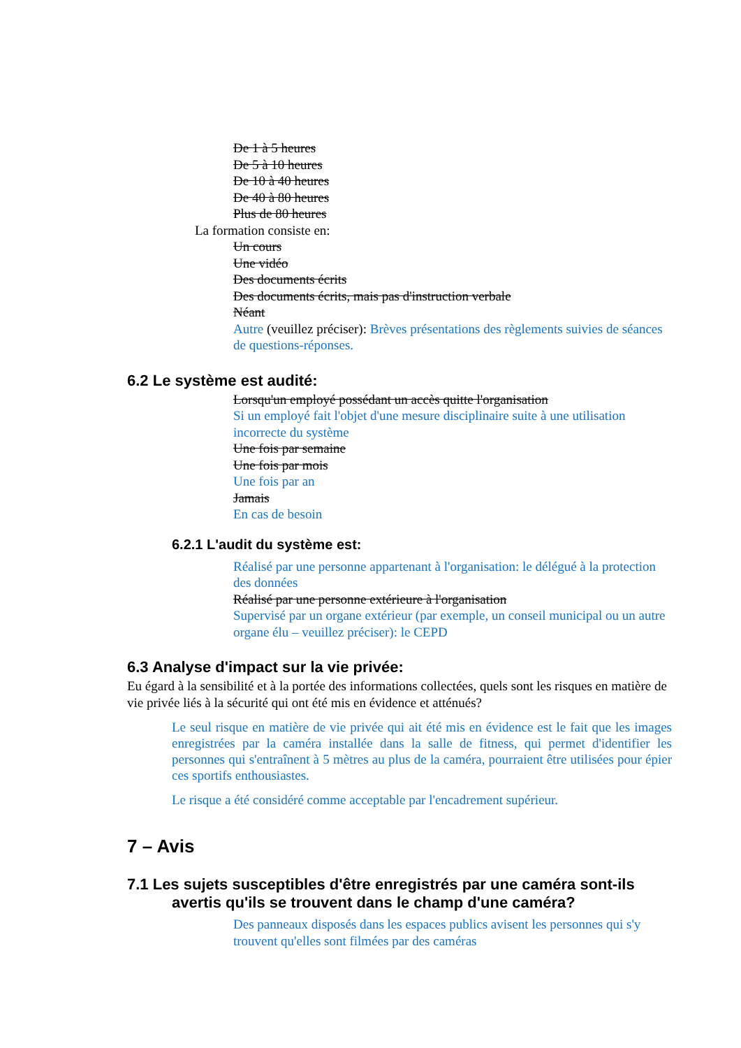De 1 à 5 heures
De 5 à 10 heures
De 10 à 40 heures
De 40 à 80 heures
Plus de 80 heures
La formation consiste en:
Un cours
Une vidéo
Des documents écrits
Des documents écrits, mais pas d'instruction verbale
Néant
Autre (veuillez préciser): Brèves présentations des règlements suivies de séances de questions-réponses.
6.2 Le système est audité:
Lorsqu'un employé possédant un accès quitte l'organisation
Si un employé fait l'objet d'une mesure disciplinaire suite à une utilisation incorrecte du système
Une fois par semaine
Une fois par mois
Une fois par an
Jamais
En cas de besoin
6.2.1 L'audit du système est:
Réalisé par une personne appartenant à l'organisation: le délégué à la protection des données
Réalisé par une personne extérieure à l'organisation
Supervisé par un organe extérieur (par exemple, un conseil municipal ou un autre organe élu – veuillez préciser): le CEPD
6.3 Analyse d'impact sur la vie privée:
Eu égard à la sensibilité et à la portée des informations collectées, quels sont les risques en matière de vie privée liés à la sécurité qui ont été mis en évidence et atténués?
Le seul risque en matière de vie privée qui ait été mis en évidence est le fait que les images enregistrées par la caméra installée dans la salle de fitness, qui permet d'identifier les personnes qui s'entraînent à 5 mètres au plus de la caméra, pourraient être utilisées pour épier ces sportifs enthousiastes.
Le risque a été considéré comme acceptable par l'encadrement supérieur.
7 – Avis
7.1 Les sujets susceptibles d'être enregistrés par une caméra sont-ils avertis qu'ils se trouvent dans le champ d'une caméra?
Des panneaux disposés dans les espaces publics avisent les personnes qui s'y trouvent qu'elles sont filmées par des caméras